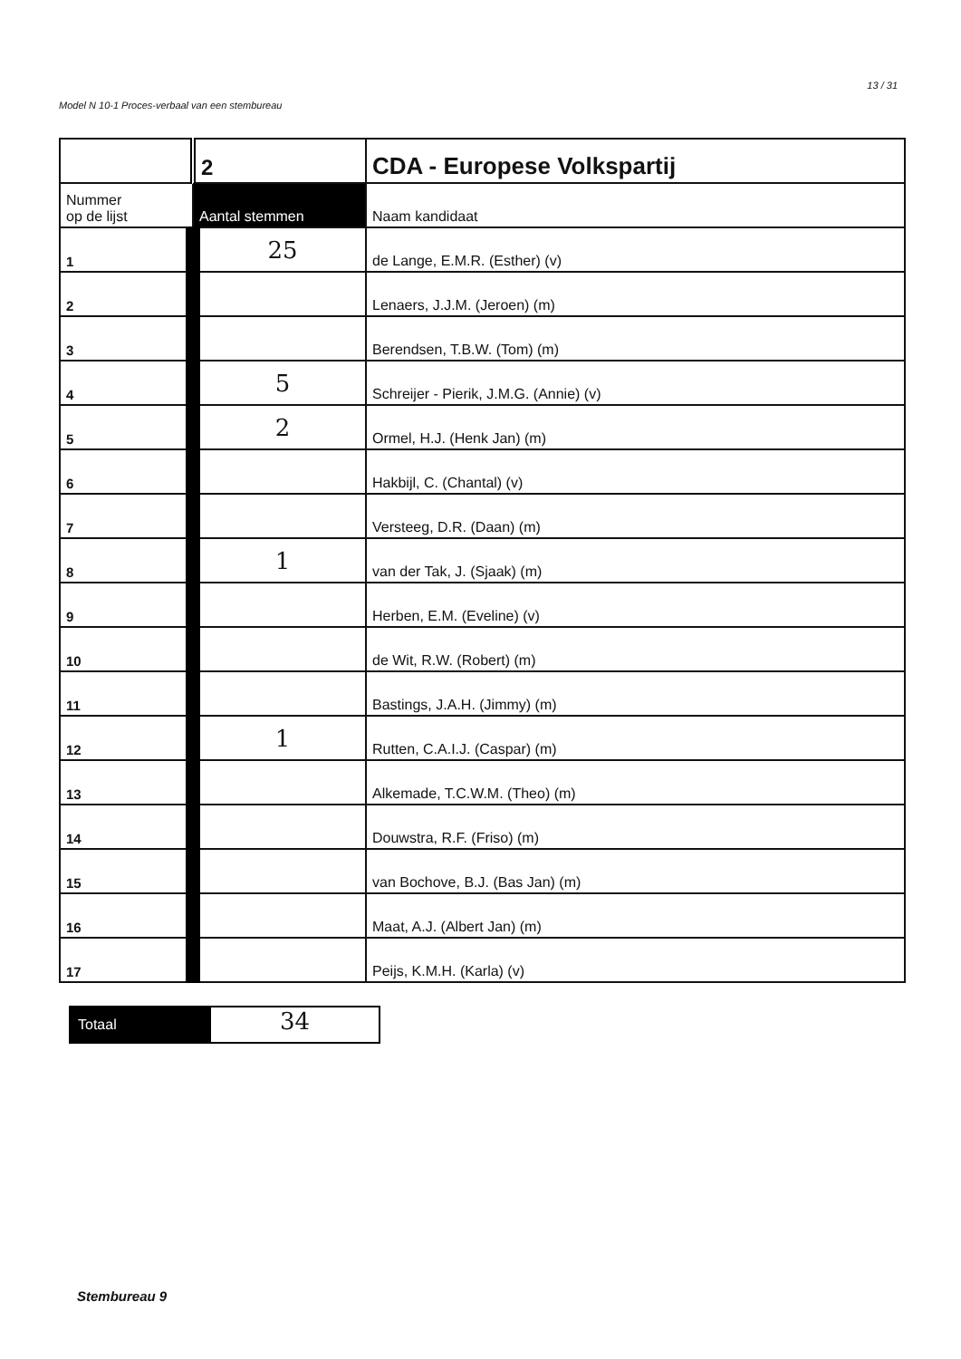Model N 10-1 Proces-verbaal van een stembureau 13 / 31
| | 2 | CDA - Europese Volkspartij |
| Nummer op de lijst | Aantal stemmen | Naam kandidaat |
| 1 | 25 | de Lange, E.M.R. (Esther) (v) |
| 2 | | Lenaers, J.J.M. (Jeroen) (m) |
| 3 | | Berendsen, T.B.W. (Tom) (m) |
| 4 | 5 | Schreijer - Pierik, J.M.G. (Annie) (v) |
| 5 | 2 | Ormel, H.J. (Henk Jan) (m) |
| 6 | | Hakbijl, C. (Chantal) (v) |
| 7 | | Versteeg, D.R. (Daan) (m) |
| 8 | 1 | van der Tak, J. (Sjaak) (m) |
| 9 | | Herben, E.M. (Eveline) (v) |
| 10 | | de Wit, R.W. (Robert) (m) |
| 11 | | Bastings, J.A.H. (Jimmy) (m) |
| 12 | 1 | Rutten, C.A.I.J. (Caspar) (m) |
| 13 | | Alkemade, T.C.W.M. (Theo) (m) |
| 14 | | Douwstra, R.F. (Friso) (m) |
| 15 | | van Bochove, B.J. (Bas Jan) (m) |
| 16 | | Maat, A.J. (Albert Jan) (m) |
| 17 | | Peijs, K.M.H. (Karla) (v) |
Totaal
34
Stembureau 9